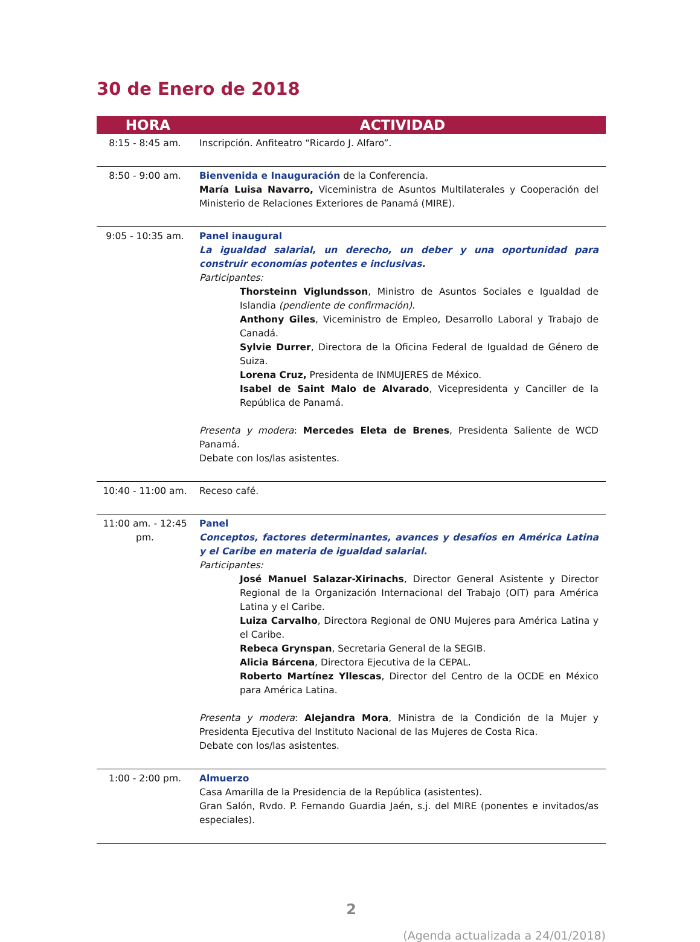30 de Enero de 2018
| HORA | ACTIVIDAD |
| --- | --- |
| 8:15 - 8:45 am. | Inscripción. Anfiteatro “Ricardo J. Alfaro”. |
| 8:50 - 9:00 am. | Bienvenida e Inauguración de la Conferencia. María Luisa Navarro, Viceministra de Asuntos Multilaterales y Cooperación del Ministerio de Relaciones Exteriores de Panamá (MIRE). |
| 9:05 - 10:35 am. | Panel inaugural La igualdad salarial, un derecho, un deber y una oportunidad para construir economías potentes e inclusivas. Participantes: Thorsteinn Viglundsson , Ministro de Asuntos Sociales e Igualdad de Islandia (pendiente de confirmación). Anthony Giles , Viceministro de Empleo, Desarrollo Laboral y Trabajo de Canadá. Sylvie Durrer , Directora de la Oficina Federal de Igualdad de Género de Suiza. Lorena Cruz, Presidenta de INMUJERES de México. Isabel de Saint Malo de Alvarado , Vicepresidenta y Canciller de la República de Panamá. Presenta y modera : Mercedes Eleta de Brenes , Presidenta Saliente de WCD Panamá. Debate con los/las asistentes. |
| 10:40 - 11:00 am. | Receso café. |
| 11:00 am. - 12:45 pm. | Panel Conceptos, factores determinantes, avances y desafíos en América Latina y el Caribe en materia de igualdad salarial. Participantes: José Manuel Salazar-Xirinachs , Director General Asistente y Director Regional de la Organización Internacional del Trabajo (OIT) para América Latina y el Caribe. Luiza Carvalho , Directora Regional de ONU Mujeres para América Latina y el Caribe. Rebeca Grynspan , Secretaria General de la SEGIB. Alicia Bárcena , Directora Ejecutiva de la CEPAL. Roberto Martínez Yllescas , Director del Centro de la OCDE en México para América Latina. Presenta y modera : Alejandra Mora , Ministra de la Condición de la Mujer y Presidenta Ejecutiva del Instituto Nacional de las Mujeres de Costa Rica. Debate con los/las asistentes. |
| 1:00 - 2:00 pm. | Almuerzo Casa Amarilla de la Presidencia de la República (asistentes). Gran Salón, Rvdo. P. Fernando Guardia Jaén, s.j. del MIRE (ponentes e invitados/as especiales). |
2
(Agenda actualizada a 24/01/2018)